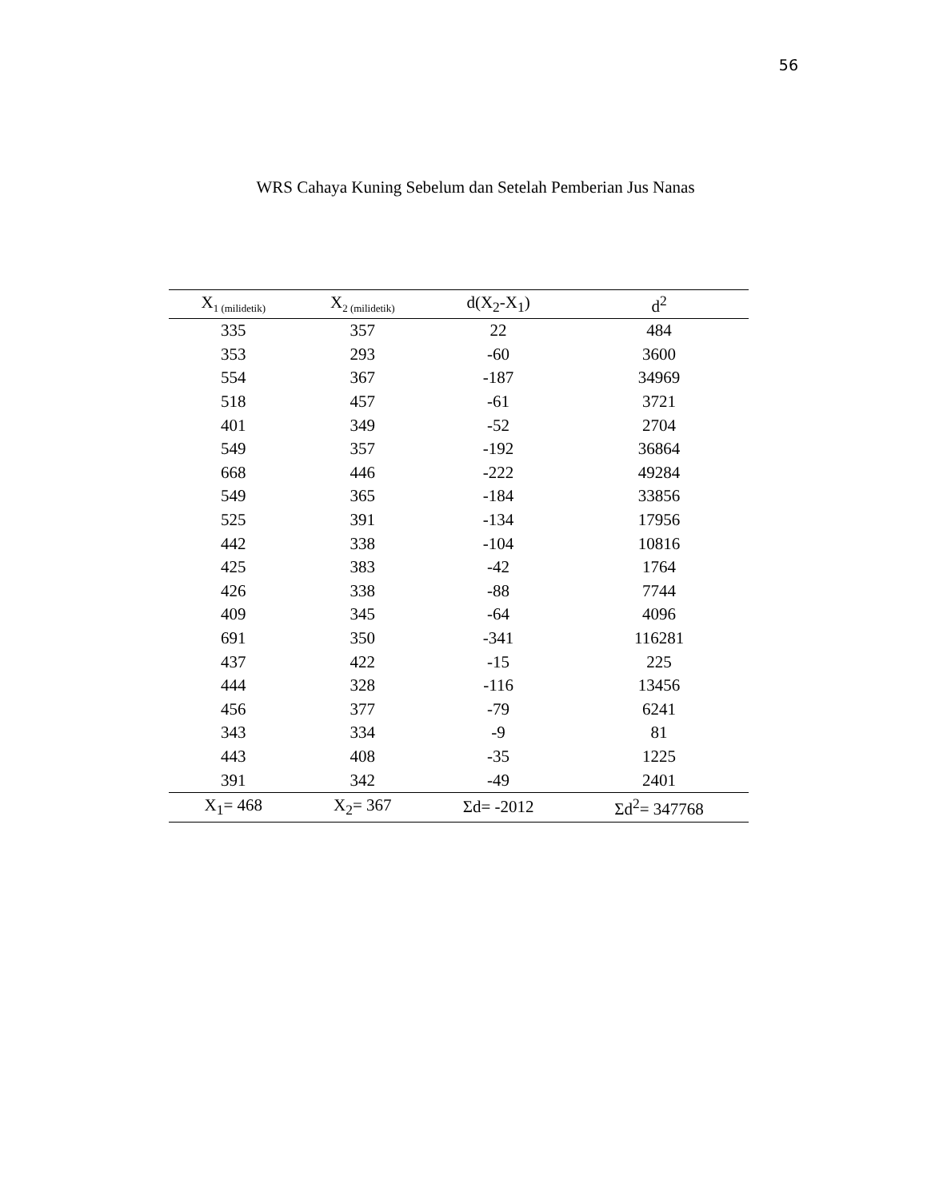56
WRS Cahaya Kuning Sebelum dan Setelah Pemberian Jus Nanas
| X<sub>1 (milidetik)</sub> | X<sub>2 (milidetik)</sub> | d(X<sub>2</sub>-X<sub>1</sub>) | d<sup>2</sup> |
| --- | --- | --- | --- |
| 335 | 357 | 22 | 484 |
| 353 | 293 | -60 | 3600 |
| 554 | 367 | -187 | 34969 |
| 518 | 457 | -61 | 3721 |
| 401 | 349 | -52 | 2704 |
| 549 | 357 | -192 | 36864 |
| 668 | 446 | -222 | 49284 |
| 549 | 365 | -184 | 33856 |
| 525 | 391 | -134 | 17956 |
| 442 | 338 | -104 | 10816 |
| 425 | 383 | -42 | 1764 |
| 426 | 338 | -88 | 7744 |
| 409 | 345 | -64 | 4096 |
| 691 | 350 | -341 | 116281 |
| 437 | 422 | -15 | 225 |
| 444 | 328 | -116 | 13456 |
| 456 | 377 | -79 | 6241 |
| 343 | 334 | -9 | 81 |
| 443 | 408 | -35 | 1225 |
| 391 | 342 | -49 | 2401 |
| X<sub>1</sub>= 468 | X<sub>2</sub>= 367 | Σd= -2012 | Σd<sup>2</sup>= 347768 |